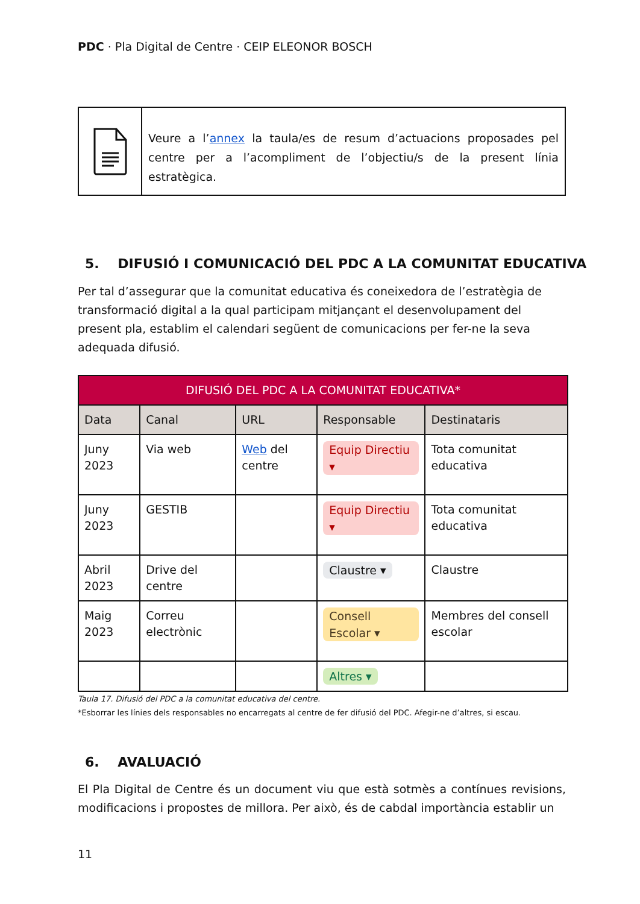PDC · Pla Digital de Centre · CEIP ELEONOR BOSCH
Veure a l’annex la taula/es de resum d’actuacions proposades pel centre per a l’acompliment de l’objectiu/s de la present línia estratègica.
5. DIFUSIÓ I COMUNICACIÓ DEL PDC A LA COMUNITAT EDUCATIVA
Per tal d’assegurar que la comunitat educativa és coneixedora de l’estratègia de transformació digital a la qual participam mitjançant el desenvolupament del present pla, establim el calendari següent de comunicacions per fer-ne la seva adequada difusió.
| DIFUSIÓ DEL PDC A LA COMUNITAT EDUCATIVA* | | | | |
| --- | --- | --- | --- | --- |
| Data | Canal | URL | Responsable | Destinataris |
| Juny 2023 | Via web | Web del centre | Equip Directiu ▾ | Tota comunitat educativa |
| Juny 2023 | GESTIB | | Equip Directiu ▾ | Tota comunitat educativa |
| Abril 2023 | Drive del centre | | Claustre ▾ | Claustre |
| Maig 2023 | Correu electrònic | | Consell Escolar ▾ | Membres del consell escolar |
| | | | Altres ▾ | |
Taula 17. Difusió del PDC a la comunitat educativa del centre.
*Esborrar les línies dels responsables no encarregats al centre de fer difusió del PDC. Afegir-ne d’altres, si escau.
6. AVALUACIÓ
El Pla Digital de Centre és un document viu que està sotmès a contínues revisions, modificacions i propostes de millora. Per això, és de cabdal importància establir un
11